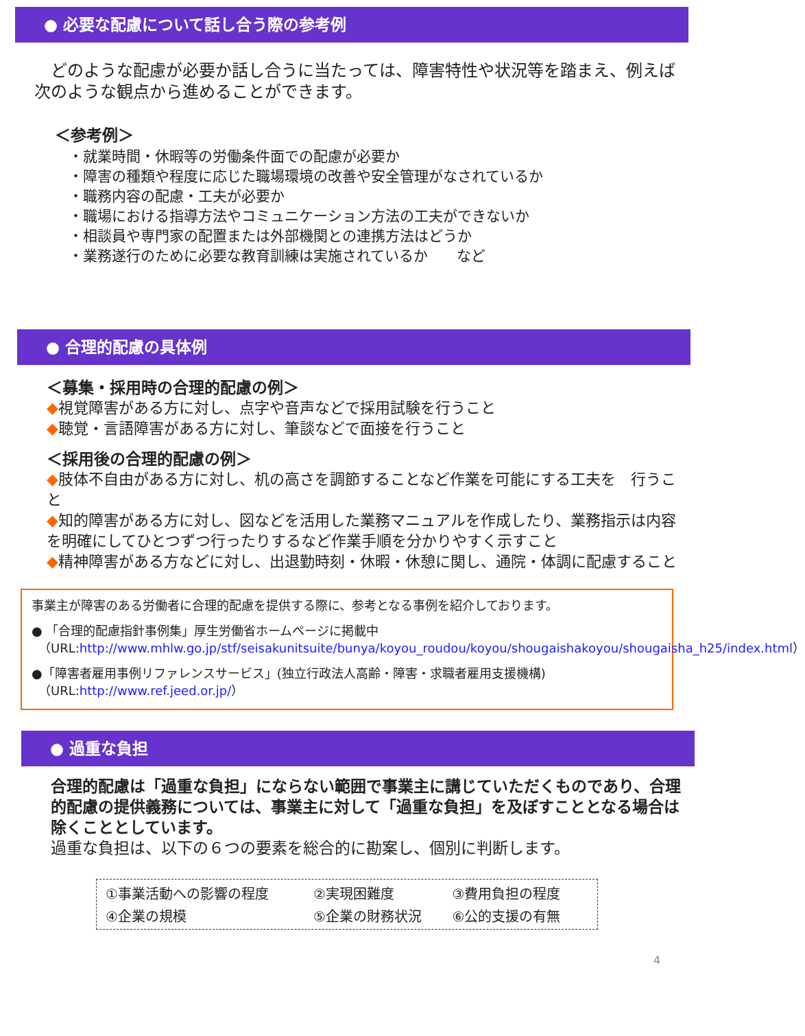● 必要な配慮について話し合う際の参考例
　どのような配慮が必要か話し合うに当たっては、障害特性や状況等を踏まえ、例えば次のような観点から進めることができます。
＜参考例＞
・就業時間・休暇等の労働条件面での配慮が必要か
・障害の種類や程度に応じた職場環境の改善や安全管理がなされているか
・職務内容の配慮・工夫が必要か
・職場における指導方法やコミュニケーション方法の工夫ができないか
・相談員や専門家の配置または外部機関との連携方法はどうか
・業務遂行のために必要な教育訓練は実施されているか　　など
● 合理的配慮の具体例
＜募集・採用時の合理的配慮の例＞
◆視覚障害がある方に対し、点字や音声などで採用試験を行うこと
◆聴覚・言語障害がある方に対し、筆談などで面接を行うこと
＜採用後の合理的配慮の例＞
◆肢体不自由がある方に対し、机の高さを調節することなど作業を可能にする工夫を　行うこと
◆知的障害がある方に対し、図などを活用した業務マニュアルを作成したり、業務指示は内容を明確にしてひとつずつ行ったりするなど作業手順を分かりやすく示すこと
◆精神障害がある方などに対し、出退勤時刻・休暇・休憩に関し、通院・体調に配慮すること
事業主が障害のある労働者に合理的配慮を提供する際に、参考となる事例を紹介しております。
● 「合理的配慮指針事例集」厚生労働省ホームページに掲載中
（URL:http://www.mhlw.go.jp/stf/seisakunitsuite/bunya/koyou_roudou/koyou/shougaishakoyou/shougaisha_h25/index.html）
●「障害者雇用事例リファレンスサービス」(独立行政法人高齢・障害・求職者雇用支援機構)
（URL:http://www.ref.jeed.or.jp/）
● 過重な負担
合理的配慮は「過重な負担」にならない範囲で事業主に講じていただくものであり、合理的配慮の提供義務については、事業主に対して「過重な負担」を及ぼすこととなる場合は除くこととしています。
過重な負担は、以下の６つの要素を総合的に勘案し、個別に判断します。
| ①事業活動への影響の程度 | ②実現困難度 | ③費用負担の程度 |
| ④企業の規模 | ⑤企業の財務状況 | ⑥公的支援の有無 |
4